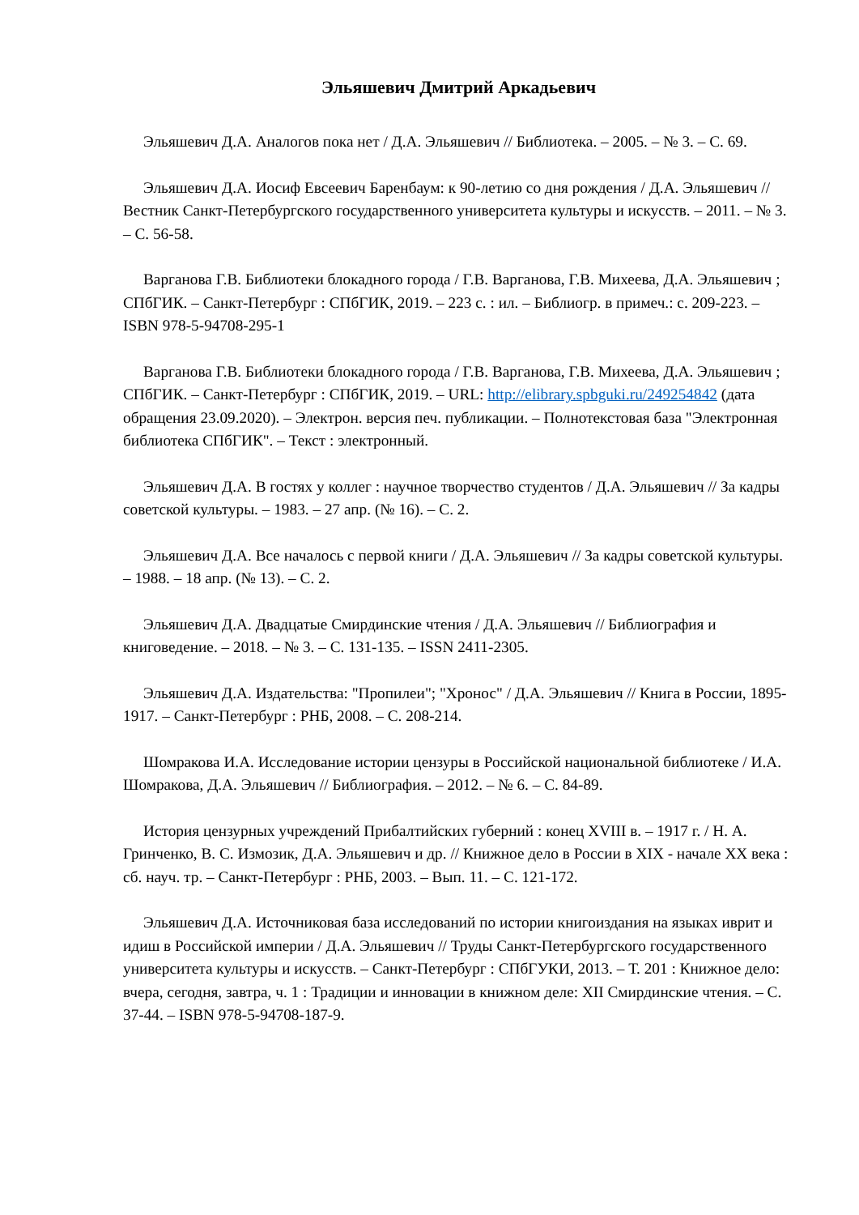Эльяшевич Дмитрий Аркадьевич
Эльяшевич Д.А. Аналогов пока нет / Д.А. Эльяшевич // Библиотека. – 2005. – № 3. – С. 69.
Эльяшевич Д.А. Иосиф Евсеевич Баренбаум: к 90-летию со дня рождения / Д.А. Эльяшевич // Вестник Санкт-Петербургского государственного университета культуры и искусств. – 2011. – № 3. – С. 56-58.
Варганова Г.В. Библиотеки блокадного города / Г.В. Варганова, Г.В. Михеева, Д.А. Эльяшевич ; СПбГИК. – Санкт-Петербург : СПбГИК, 2019. – 223 с. : ил. – Библиогр. в примеч.: с. 209-223. – ISBN 978-5-94708-295-1
Варганова Г.В. Библиотеки блокадного города / Г.В. Варганова, Г.В. Михеева, Д.А. Эльяшевич ; СПбГИК. – Санкт-Петербург : СПбГИК, 2019. – URL: http://elibrary.spbguki.ru/249254842 (дата обращения 23.09.2020). – Электрон. версия печ. публикации. – Полнотекстовая база "Электронная библиотека СПбГИК". – Текст : электронный.
Эльяшевич Д.А. В гостях у коллег : научное творчество студентов / Д.А. Эльяшевич // За кадры советской культуры. – 1983. – 27 апр. (№ 16). – С. 2.
Эльяшевич Д.А. Все началось с первой книги / Д.А. Эльяшевич // За кадры советской культуры. – 1988. – 18 апр. (№ 13). – С. 2.
Эльяшевич Д.А. Двадцатые Смирдинские чтения / Д.А. Эльяшевич // Библиография и книговедение. – 2018. – № 3. – С. 131-135. – ISSN 2411-2305.
Эльяшевич Д.А. Издательства: "Пропилеи"; "Хронос" / Д.А. Эльяшевич // Книга в России, 1895-1917. – Санкт-Петербург : РНБ, 2008. – С. 208-214.
Шомракова И.А. Исследование истории цензуры в Российской национальной библиотеке / И.А. Шомракова, Д.А. Эльяшевич // Библиография. – 2012. – № 6. – С. 84-89.
История цензурных учреждений Прибалтийских губерний : конец XVIII в. – 1917 г. / Н. А. Гринченко, В. С. Измозик, Д.А. Эльяшевич и др. // Книжное дело в России в XIX - начале XX века : сб. науч. тр. – Санкт-Петербург : РНБ, 2003. – Вып. 11. – С. 121-172.
Эльяшевич Д.А. Источниковая база исследований по истории книгоиздания на языках иврит и идиш в Российской империи / Д.А. Эльяшевич // Труды Санкт-Петербургского государственного университета культуры и искусств. – Санкт-Петербург : СПбГУКИ, 2013. – Т. 201 : Книжное дело: вчера, сегодня, завтра, ч. 1 : Традиции и инновации в книжном деле: XII Смирдинские чтения. – С. 37-44. – ISBN 978-5-94708-187-9.